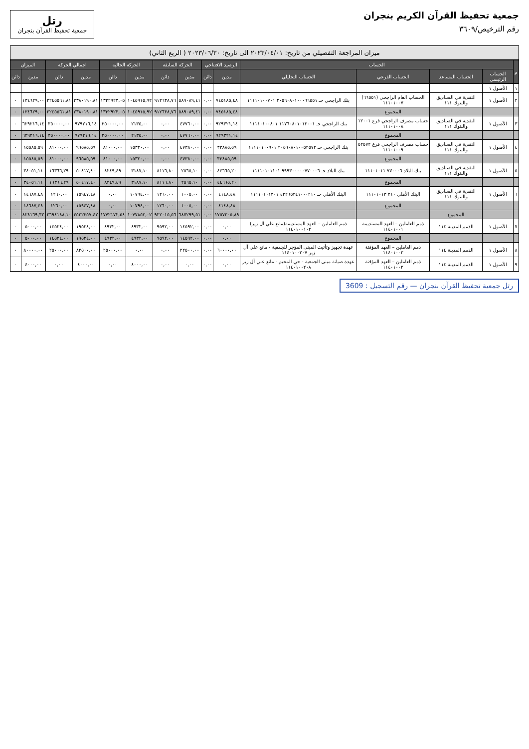جمعية تحفيظ القرآن الكريم بنجران
رقم الترخيص/٣٦٠٩
رتل
جمعية تحفيظ القرآن بنجران
ميزان المراجعة التفصيلي من تاريخ: ٢٠٢٣/٠٤/٠١ الى تاريخ: ٢٠٢٣/٠٦/٣٠ ( الربع الثاني)
| م | الحساب | | | | الرصيد الافتتاحي | | الحركة السابقة | | الحركة الحالية | | اجمالي الحركة | | الميزان | |
| --- | --- | --- | --- | --- | --- | --- | --- | --- | --- | --- | --- | --- | --- | --- |
| | الحساب الرئيسي | الحساب المساعد | الحساب الفرعي | الحساب التحليلي | مدين | دائن | مدين | دائن | مدين | دائن | مدين | دائن | مدين | دائن |
| ١ | الأصول ١ | | | | | | | | | | | | | |
| ٢ | الأصول ١ | النقدية في الصناديق والبنوك ١١١ | الحساب العام الراجحي (٦٦٥٥١) ١١١٠١٠٠٧ | بنك الراجحي حـ ٢٠٥٦٠٨٠١٠٠٠٦٦٥٥١ ١١١١٠١٠٠٧٠١ | ٧٤٥١٨٥,٤٨ | ٠,٠٠ | ٥٨٩٠٨٩,٤١ | ٩١٢٦٣٨,٧٦ | ١٠٤٥٩١٥,٩٢ | ١٣٣٢٩٢٣,٠٥ | ٢٣٨٠١٩٠,٨١ | ٢٢٤٥٥٦١,٨١ | ١٣٤٦٢٩,٠٠ | ٠ |
| | | | المجموع | | ٧٤٥١٨٥,٤٨ | ٠,٠٠ | ٥٨٩٠٨٩,٤١ | ٩١٢٦٣٨,٧٦ | ١٠٤٥٩١٥,٩٢ | ١٣٣٢٩٢٣,٠٥ | ٢٣٨٠١٩٠,٨١ | ٢٢٤٥٥٦١,٨١ | ١٣٤٦٢٩,٠٠ | ٠ |
| ٣ | الأصول ١ | النقدية في الصناديق والبنوك ١١١ | حساب مصرف الراجحي فرع ١٢٠٠١ ١١١٠١٠٠٨ | بنك الراجحي حـ ١١٧٦٠٨٠١٠١٢٠٠١ ١١١١٠١٠٠٨٠١ | ٩٢٩٣٢١,١٤ | ٠,٠٠ | ٤٧٧٦٠,٠٠ | ٠,٠٠ | ٢١٣٥,٠٠ | ٣٥٠٠٠٠,٠٠ | ٩٧٩٢١٦,١٤ | ٣٥٠٠٠٠,٠٠ | ٦٢٩٢١٦,١٤ | ٠ |
| | | | المجموع | | ٩٢٩٣٢١,١٤ | ٠,٠٠ | ٤٧٧٦٠,٠٠ | ٠,٠٠ | ٢١٣٥,٠٠ | ٣٥٠٠٠٠,٠٠ | ٩٧٩٢١٦,١٤ | ٣٥٠٠٠٠,٠٠ | ٦٢٩٢١٦,١٤ | ٠ |
| ٤ | الأصول ١ | النقدية في الصناديق والبنوك ١١١ | حساب مصرف الراجحي فرع ٥٢٥٧٢ ١١١٠١٠٠٩ | بنك الراجحي حـ ٢٠٥٦٠٨٠١٠٠٥٢٥٧٢ ١١١١٠١٠٠٩٠١ | ٣٣٨٨٥,٥٩ | ٠,٠٠ | ٤٧٣٨٠,٠٠ | ٠,٠٠ | ١٥٣٢٠,٠٠ | ٨١٠٠٠,٠٠ | ٩٦٥٨٥,٥٩ | ٨١٠٠٠,٠٠ | ١٥٥٨٥,٥٩ | ٠ |
| | | | المجموع | | ٣٣٨٨٥,٥٩ | ٠,٠٠ | ٤٧٣٨٠,٠٠ | ٠,٠٠ | ١٥٣٢٠,٠٠ | ٨١٠٠٠,٠٠ | ٩٦٥٨٥,٥٩ | ٨١٠٠٠,٠٠ | ١٥٥٨٥,٥٩ | ٠ |
| ٥ | الأصول ١ | النقدية في الصناديق والبنوك ١١١ | بنك البلاد ٧٧٠٠٠٦ ١١١٠١٠١١ | بنك البلاد حـ ٩٩٩٣٠٠٠٠٠٧٧٠٠٠٦ ١١١١٠١٠١١٠١ | ٤٤٦٦٥,٢٠ | ٠,٠٠ | ٢٥٦٥,١٠ | ٨١١٦,٨٠ | ٣١٨٧,١٠ | ٨٢٤٩,٤٩ | ٥٠٤١٧,٤٠ | ١٦٣٦٦,٢٩ | ٣٤٠٥١,١١ | ٠ |
| | | | المجموع | | ٤٤٦٦٥,٢٠ | ٠,٠٠ | ٢٥٦٥,١٠ | ٨١١٦,٨٠ | ٣١٨٧,١٠ | ٨٢٤٩,٤٩ | ٥٠٤١٧,٤٠ | ١٦٣٦٦,٢٩ | ٣٤٠٥١,١١ | ٠ |
| ٦ | الأصول ١ | النقدية في الصناديق والبنوك ١١١ | البنك الأهلي ٢١٠ ١١١٠١٠١٣ | البنك الأهلي حـ ٤٣٢٦٥٢٤١٠٠٠٢١٠ ١١١١٠١٠١٣٠١ | ٤١٤٨,٤٨ | ٠,٠٠ | ١٠٠٥,٠٠ | ١٢٦٠,٠٠ | ١٠٧٩٤,٠٠ | ٠,٠٠ | ١٥٩٤٧,٤٨ | ١٢٦٠,٠٠ | ١٤٦٨٧,٤٨ | ٠ |
| | | | المجموع | | ٤١٤٨,٤٨ | ٠,٠٠ | ١٠٠٥,٠٠ | ١٢٦٠,٠٠ | ١٠٧٩٤,٠٠ | ٠,٠٠ | ١٥٩٤٧,٤٨ | ١٢٦٠,٠٠ | ١٤٦٨٧,٤٨ | ٠ |
| | | المجموع | | | ١٧٥٧٢٠٥,٨٩ | ٠,٠٠ | ٦٨٧٢٩٩,٥١ | ٩٢٢٠١٥,٥٦ | ١٠٧٧٨٥٢,٠٢ | ١٧٧٢١٧٢,٥٤ | ٣٥٢٢٣٥٧,٤٢ | ٢٦٩٤١٨٨,١٠ | ٨٢٨١٦٩,٣٢ | ٠ |
| ٧ | الأصول ١ | الذمم المدينة ١١٤ | ذمم العاملين – العهد المستديمة ١١٤٠١٠٠١ | ذمم العاملين – العهد المستديمة(مانع علي آل زير) ١١٤٠١٠٠١٠٢ | ٠,٠٠ | ٠,٠٠ | ١٤٥٩٢,٠٠ | ٩٥٩٢,٠٠ | ٤٩٣٢,٠٠ | ٤٩٣٢,٠٠ | ١٩٥٢٤,٠٠ | ١٤٥٢٤,٠٠ | ٥٠٠٠,٠٠ | ٠ |
| | | | المجموع | | ٠,٠٠ | ٠,٠٠ | ١٤٥٩٢,٠٠ | ٩٥٩٢,٠٠ | ٤٩٣٢,٠٠ | ٤٩٣٢,٠٠ | ١٩٥٢٤,٠٠ | ١٤٥٢٤,٠٠ | ٥٠٠٠,٠٠ | ٠ |
| ٨ | الأصول ١ | الذمم المدينة ١١٤ | ذمم العاملين – العهد المؤقتة ١١٤٠١٠٠٢ | عهدة تجهيز وتأثيث المبنى المؤجر للجمعية - مانع علي آل زير ١١٤٠١٠٠٢٠٧ | ٦٠٠٠٠,٠٠ | ٠,٠٠ | ٢٢٥٠٠,٠٠ | ٠,٠٠ | ٠,٠٠ | ٢٥٠٠٠,٠٠ | ٨٢٥٠٠,٠٠ | ٢٥٠٠٠,٠٠ | ٨٠٠٠٠,٠٠ | ٠ |
| ٩ | الأصول ١ | الذمم المدينة ١١٤ | ذمم العاملين – العهد المؤقتة ١١٤٠١٠٠٢ | عهدة صيانة مبنى الجمعية - حي المخيم - مانع علي آل زير ١١٤٠١٠٠٢٠٨ | ٠,٠٠ | ٠,٠٠ | ٠,٠٠ | ٠,٠٠ | ٤٠٠٠,٠٠ | ٠,٠٠ | ٤٠٠٠,٠٠ | ٠,٠٠ | ٤٠٠٠,٠٠ | ٠ |
رتل جمعية تحفيظ القرآن بنجران — رقم التسجيل : 3609